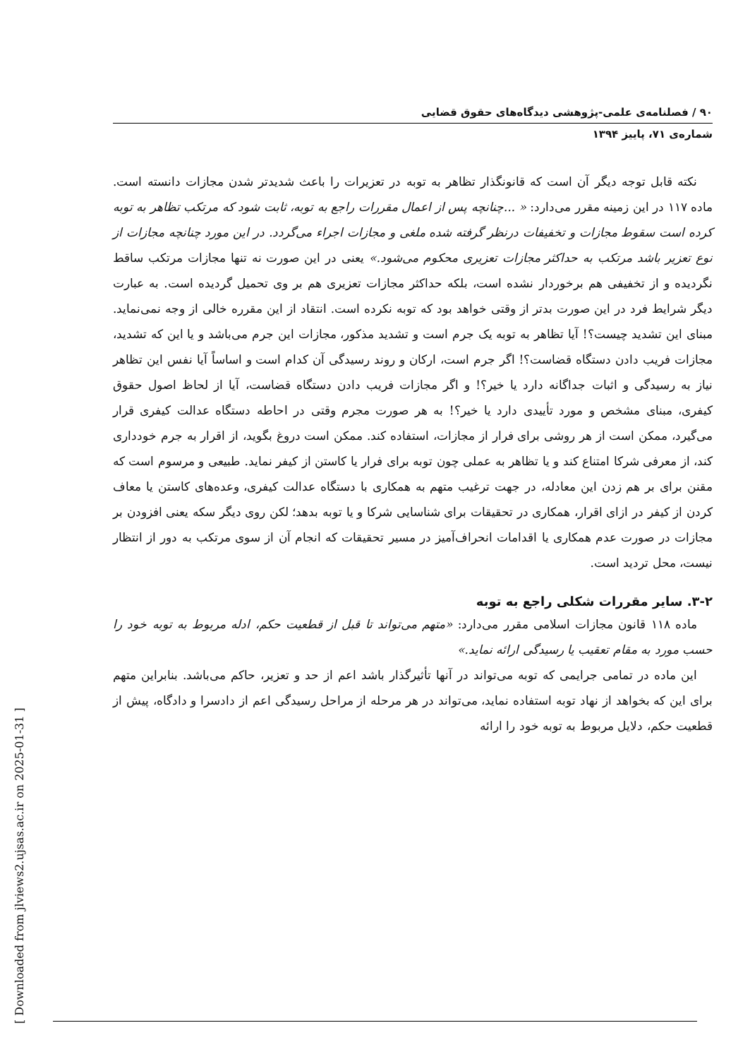[ Downloaded from jlviews2.ujsas.ac.ir on 2025-01-31 ]
۹۰ / فصلنامه‌ی علمی-پژوهشی دیدگاه‌های حقوق قضایی
شماره‌ی ۷۱، پاییز ۱۳۹۴
نکته قابل توجه دیگر آن است که قانونگذار تظاهر به توبه در تعزیرات را باعث شدیدتر شدن مجازات دانسته است. ماده ۱۱۷ در این زمینه مقرر می‌دارد: « ...چنانچه پس از اعمال مقررات راجع به توبه، ثابت شود که مرتکب تظاهر به توبه کرده است سقوط مجازات و تخفیفات درنظر گرفته شده ملغی و مجازات اجراء می‌گردد. در این مورد چنانچه مجازات از نوع تعزیر باشد مرتکب به حداکثر مجازات تعزیری محکوم می‌شود.» یعنی در این صورت نه تنها مجازات مرتکب ساقط نگردیده و از تخفیفی هم برخوردار نشده است، بلکه حداکثر مجازات تعزیری هم بر وی تحمیل گردیده است. به عبارت دیگر شرایط فرد در این صورت بدتر از وقتی خواهد بود که توبه نکرده است. انتقاد از این مقرره خالی از وجه نمی‌نماید. مبنای این تشدید چیست؟! آیا تظاهر به توبه یک جرم است و تشدید مذکور، مجازات این جرم می‌باشد و یا این که تشدید، مجازات فریب دادن دستگاه قضاست؟! اگر جرم است، ارکان و روند رسیدگی آن کدام است و اساساً آیا نفس این تظاهر نیاز به رسیدگی و اثبات جداگانه دارد یا خیر؟! و اگر مجازات فریب دادن دستگاه قضاست، آیا از لحاظ اصول حقوق کیفری، مبنای مشخص و مورد تأییدی دارد یا خیر؟! به هر صورت مجرم وقتی در احاطه دستگاه عدالت کیفری قرار می‌گیرد، ممکن است از هر روشی برای فرار از مجازات، استفاده کند. ممکن است دروغ بگوید، از اقرار به جرم خودداری کند، از معرفی شرکا امتناع کند و یا تظاهر به عملی چون توبه برای فرار یا کاستن از کیفر نماید. طبیعی و مرسوم است که مقنن برای بر هم زدن این معادله، در جهت ترغیب متهم به همکاری با دستگاه عدالت کیفری، وعده‌های کاستن یا معاف کردن از کیفر در ازای اقرار، همکاری در تحقیقات برای شناسایی شرکا و یا توبه بدهد؛ لکن روی دیگر سکه یعنی افزودن بر مجازات در صورت عدم همکاری یا اقدامات انحراف‌آمیز در مسیر تحقیقات که انجام آن از سوی مرتکب به دور از انتظار نیست، محل تردید است.
۳-۲. سایر مقررات شکلی راجع به توبه
ماده ۱۱۸ قانون مجازات اسلامی مقرر می‌دارد: «متهم می‌تواند تا قبل از قطعیت حکم، ادله مربوط به توبه خود را حسب مورد به مقام تعقیب یا رسیدگی ارائه نماید.»
این ماده در تمامی جرایمی که توبه می‌تواند در آنها تأثیرگذار باشد اعم از حد و تعزیر، حاکم می‌باشد. بنابراین متهم برای این که بخواهد از نهاد توبه استفاده نماید، می‌تواند در هر مرحله از مراحل رسیدگی اعم از دادسرا و دادگاه، پیش از قطعیت حکم، دلایل مربوط به توبه خود را ارائه